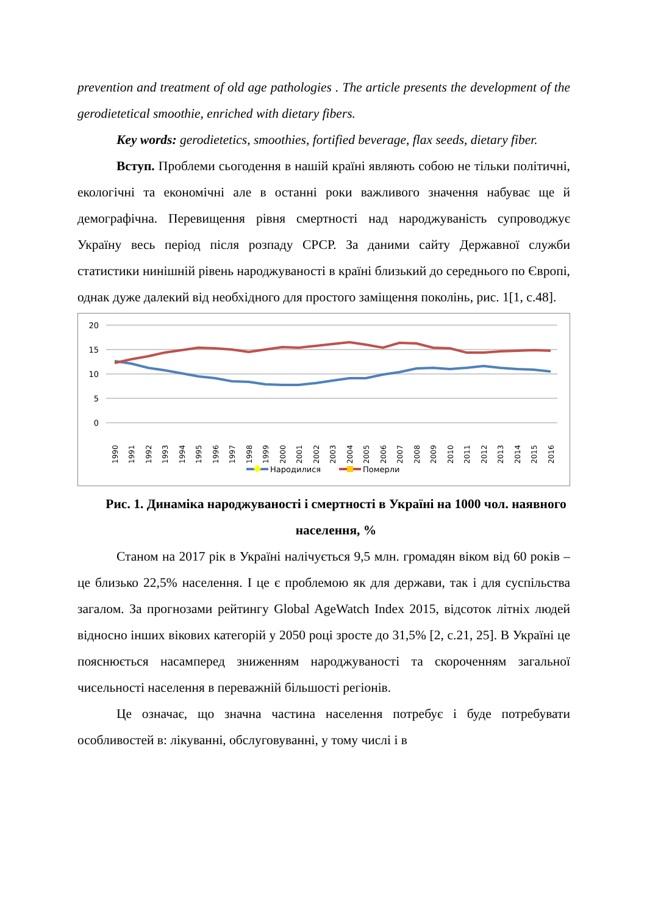prevention and treatment of old age pathologies . The article presents the development of the gerodietetical smoothie, enriched with dietary fibers.
Key words: gerodietetics, smoothies, fortified beverage, flax seeds, dietary fiber.
Вступ. Проблеми сьогодення в нашій країні являють собою не тільки політичні, екологічні та економічні але в останні роки важливого значення набуває ще й демографічна. Перевищення рівня смертності над народжуваність супроводжує Україну весь період після розпаду СРСР. За даними сайту Державної служби статистики нинішній рівень народжуваності в країні близький до середнього по Європі, однак дуже далекий від необхідного для простого заміщення поколінь, рис. 1[1, с.48].
20
15
10
5
0
1990
1991
1992
1993
1994
1995
1996
1997
1998
1999
2000
2001
2002
2003
2004
2005
2006
2007
2008
2009
2010
2011
2012
2013
2014
2015
2016
Народилися
Померли
Рис. 1. Динаміка народжуваності і смертності в Україні на 1000 чол. наявного населення, %
Станом на 2017 рік в Україні налічується 9,5 млн. громадян віком від 60 років – це близько 22,5% населення. І це є проблемою як для держави, так і для суспільства загалом. За прогнозами рейтингу Global AgeWatch Index 2015, відсоток літніх людей відносно інших вікових категорій у 2050 році зросте до 31,5% [2, с.21, 25]. В Україні це пояснюється насамперед зниженням народжуваності та скороченням загальної чисельності населення в переважній більшості регіонів.
Це означає, що значна частина населення потребує і буде потребувати особливостей в: лікуванні, обслуговуванні, у тому числі і в